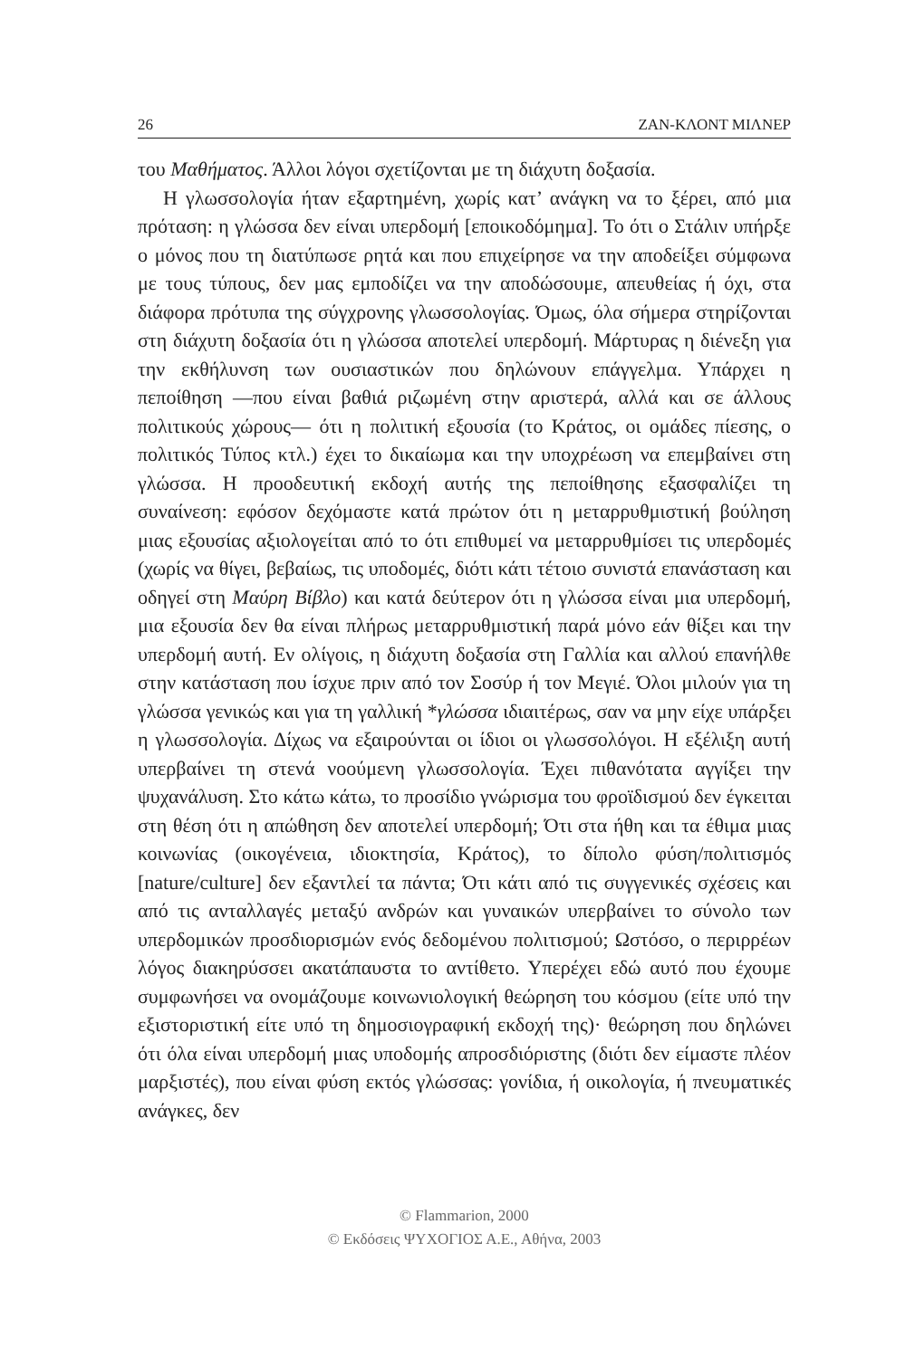26 ΖΑΝ-ΚΛΟΝΤ ΜΙΛΝΕΡ
του Μαθήματος. Άλλοι λόγοι σχετίζονται με τη διάχυτη δοξασία.
Η γλωσσολογία ήταν εξαρτημένη, χωρίς κατ’ ανάγκη να το ξέρει, από μια πρόταση: η γλώσσα δεν είναι υπερδομή [εποικοδόμημα]. Το ότι ο Στάλιν υπήρξε ο μόνος που τη διατύπωσε ρητά και που επιχείρησε να την αποδείξει σύμφωνα με τους τύπους, δεν μας εμποδίζει να την αποδώσουμε, απευθείας ή όχι, στα διάφορα πρότυπα της σύγχρονης γλωσσολογίας. Όμως, όλα σήμερα στηρίζονται στη διάχυτη δοξασία ότι η γλώσσα αποτελεί υπερδομή. Μάρτυρας η διένεξη για την εκθήλυνση των ουσιαστικών που δηλώνουν επάγγελμα. Υπάρχει η πεποίθηση —που είναι βαθιά ριζωμένη στην αριστερά, αλλά και σε άλλους πολιτικούς χώρους— ότι η πολιτική εξουσία (το Κράτος, οι ομάδες πίεσης, ο πολιτικός Τύπος κτλ.) έχει το δικαίωμα και την υποχρέωση να επεμβαίνει στη γλώσσα. Η προοδευτική εκδοχή αυτής της πεποίθησης εξασφαλίζει τη συναίνεση: εφόσον δεχόμαστε κατά πρώτον ότι η μεταρρυθμιστική βούληση μιας εξουσίας αξιολογείται από το ότι επιθυμεί να μεταρρυθμίσει τις υπερδομές (χωρίς να θίγει, βεβαίως, τις υποδομές, διότι κάτι τέτοιο συνιστά επανάσταση και οδηγεί στη Μαύρη Βίβλο) και κατά δεύτερον ότι η γλώσσα είναι μια υπερδομή, μια εξουσία δεν θα είναι πλήρως μεταρρυθμιστική παρά μόνο εάν θίξει και την υπερδομή αυτή. Εν ολίγοις, η διάχυτη δοξασία στη Γαλλία και αλλού επανήλθε στην κατάσταση που ίσχυε πριν από τον Σοσύρ ή τον Μεγιέ. Όλοι μιλούν για τη γλώσσα γενικώς και για τη γαλλική *γλώσσα ιδιαιτέρως, σαν να μην είχε υπάρξει η γλωσσολογία. Δίχως να εξαιρούνται οι ίδιοι οι γλωσσολόγοι. Η εξέλιξη αυτή υπερβαίνει τη στενά νοούμενη γλωσσολογία. Έχει πιθανότατα αγγίξει την ψυχανάλυση. Στο κάτω κάτω, το προσίδιο γνώρισμα του φροϊδισμού δεν έγκειται στη θέση ότι η απώθηση δεν αποτελεί υπερδομή; Ότι στα ήθη και τα έθιμα μιας κοινωνίας (οικογένεια, ιδιοκτησία, Κράτος), το δίπολο φύση/πολιτισμός [nature/culture] δεν εξαντλεί τα πάντα; Ότι κάτι από τις συγγενικές σχέσεις και από τις ανταλλαγές μεταξύ ανδρών και γυναικών υπερβαίνει το σύνολο των υπερδομικών προσδιορισμών ενός δεδομένου πολιτισμού; Ωστόσο, ο περιρρέων λόγος διακηρύσσει ακατάπαυστα το αντίθετο. Υπερέχει εδώ αυτό που έχουμε συμφωνήσει να ονομάζουμε κοινωνιολογική θεώρηση του κόσμου (είτε υπό την εξιστοριστική είτε υπό τη δημοσιογραφική εκδοχή της)· θεώρηση που δηλώνει ότι όλα είναι υπερδομή μιας υποδομής απροσδιόριστης (διότι δεν είμαστε πλέον μαρξιστές), που είναι φύση εκτός γλώσσας: γονίδια, ή οικολογία, ή πνευματικές ανάγκες, δεν
© Flammarion, 2000
© Εκδόσεις ΨΥΧΟΓΙΟΣ Α.Ε., Αθήνα, 2003